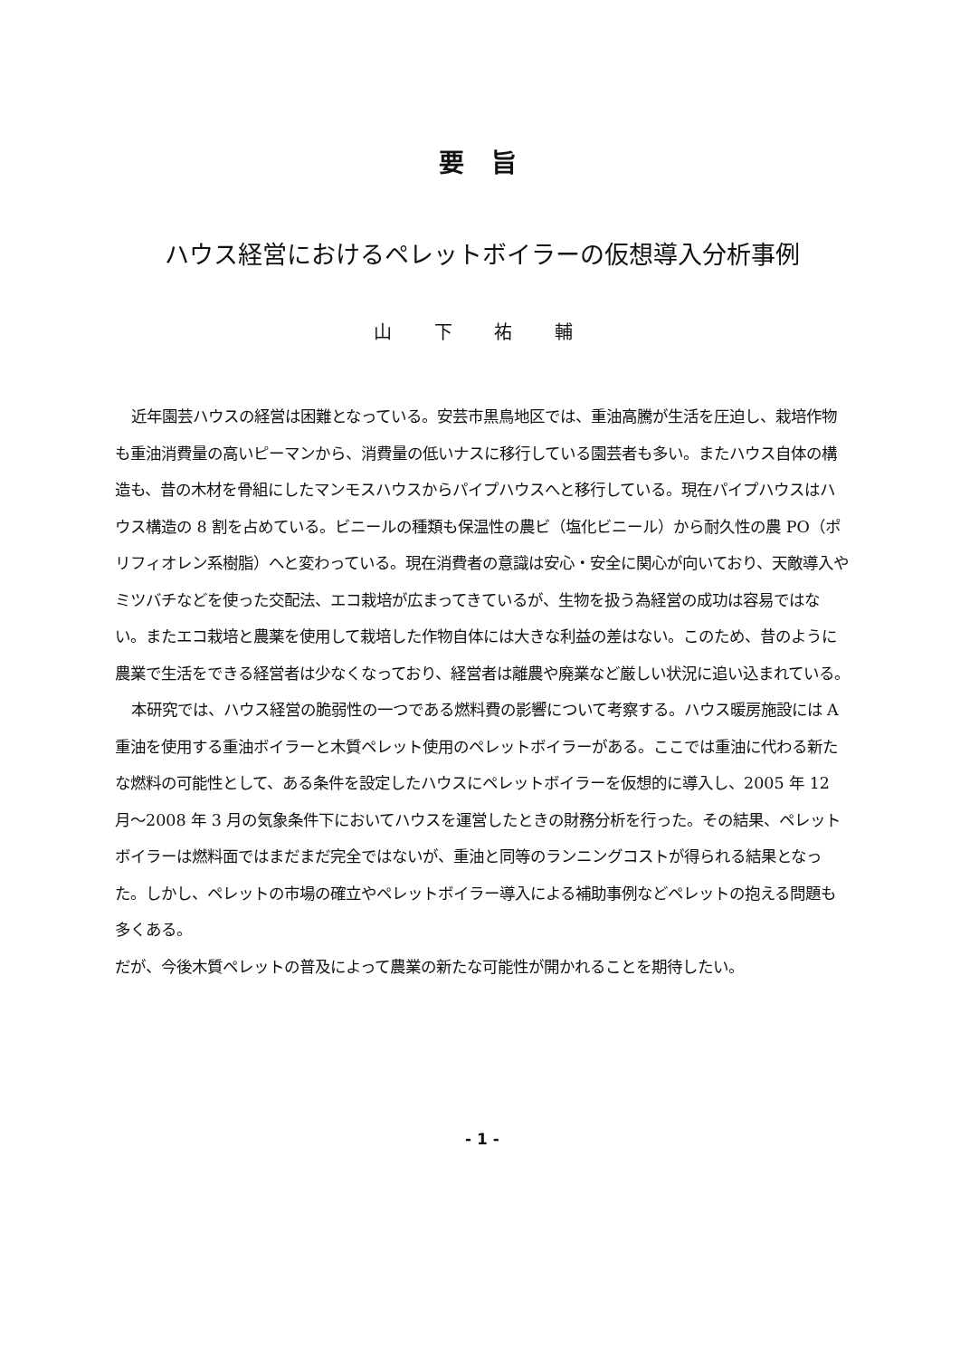要 旨
ハウス経営におけるペレットボイラーの仮想導入分析事例
山 下 祐 輔
近年園芸ハウスの経営は困難となっている。安芸市黒鳥地区では、重油高騰が生活を圧迫し、栽培作物も重油消費量の高いピーマンから、消費量の低いナスに移行している園芸者も多い。またハウス自体の構造も、昔の木材を骨組にしたマンモスハウスからパイプハウスへと移行している。現在パイプハウスはハウス構造の 8 割を占めている。ビニールの種類も保温性の農ビ（塩化ビニール）から耐久性の農 PO（ポリフィオレン系樹脂）へと変わっている。現在消費者の意識は安心・安全に関心が向いており、天敵導入やミツバチなどを使った交配法、エコ栽培が広まってきているが、生物を扱う為経営の成功は容易ではない。またエコ栽培と農薬を使用して栽培した作物自体には大きな利益の差はない。このため、昔のように農業で生活をできる経営者は少なくなっており、経営者は離農や廃業など厳しい状況に追い込まれている。
本研究では、ハウス経営の脆弱性の一つである燃料費の影響について考察する。ハウス暖房施設には A 重油を使用する重油ボイラーと木質ペレット使用のペレットボイラーがある。ここでは重油に代わる新たな燃料の可能性として、ある条件を設定したハウスにペレットボイラーを仮想的に導入し、2005 年 12 月～2008 年 3 月の気象条件下においてハウスを運営したときの財務分析を行った。その結果、ペレットボイラーは燃料面ではまだまだ完全ではないが、重油と同等のランニングコストが得られる結果となった。しかし、ペレットの市場の確立やペレットボイラー導入による補助事例などペレットの抱える問題も多くある。
だが、今後木質ペレットの普及によって農業の新たな可能性が開かれることを期待したい。
- 1 -